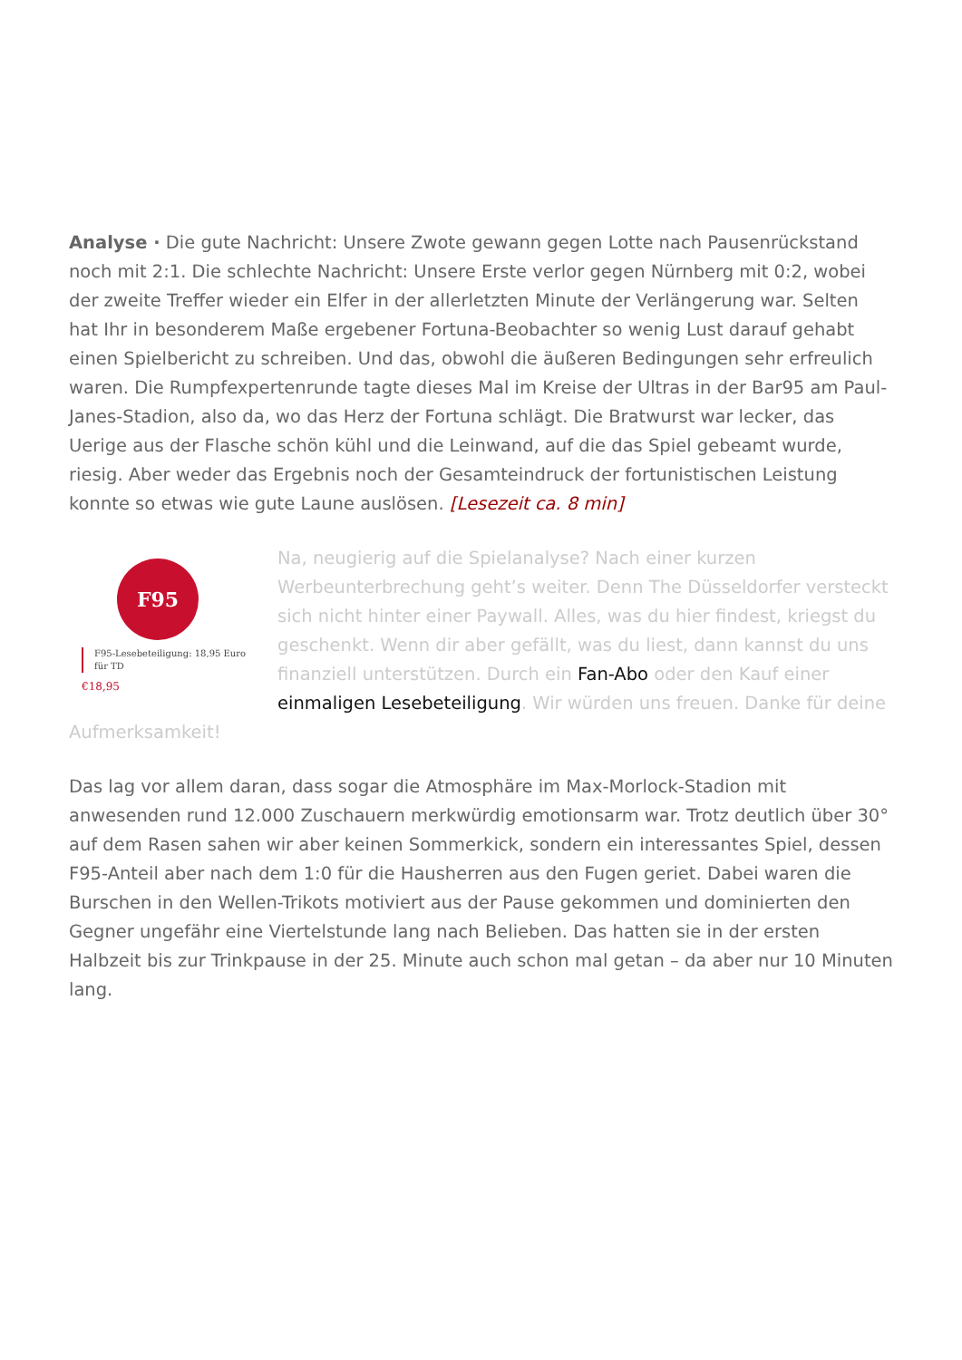Analyse · Die gute Nachricht: Unsere Zwote gewann gegen Lotte nach Pausenrückstand noch mit 2:1. Die schlechte Nachricht: Unsere Erste verlor gegen Nürnberg mit 0:2, wobei der zweite Treffer wieder ein Elfer in der allerletzten Minute der Verlängerung war. Selten hat Ihr in besonderem Maße ergebener Fortuna-Beobachter so wenig Lust darauf gehabt einen Spielbericht zu schreiben. Und das, obwohl die äußeren Bedingungen sehr erfreulich waren. Die Rumpfexpertenrunde tagte dieses Mal im Kreise der Ultras in der Bar95 am Paul-Janes-Stadion, also da, wo das Herz der Fortuna schlägt. Die Bratwurst war lecker, das Uerige aus der Flasche schön kühl und die Leinwand, auf die das Spiel gebeamt wurde, riesig. Aber weder das Ergebnis noch der Gesamteindruck der fortunistischen Leistung konnte so etwas wie gute Laune auslösen. [Lesezeit ca. 8 min]
F95
F95-Lesebeteiligung: 18,95 Euro für TD
€18,95
Na, neugierig auf die Spielanalyse? Nach einer kurzen Werbeunterbrechung geht’s weiter. Denn The Düsseldorfer versteckt sich nicht hinter einer Paywall. Alles, was du hier findest, kriegst du geschenkt. Wenn dir aber gefällt, was du liest, dann kannst du uns finanziell unterstützen. Durch ein Fan-Abo oder den Kauf einer einmaligen Lesebeteiligung. Wir würden uns freuen. Danke für deine Aufmerksamkeit!
Das lag vor allem daran, dass sogar die Atmosphäre im Max-Morlock-Stadion mit anwesenden rund 12.000 Zuschauern merkwürdig emotionsarm war. Trotz deutlich über 30° auf dem Rasen sahen wir aber keinen Sommerkick, sondern ein interessantes Spiel, dessen F95-Anteil aber nach dem 1:0 für die Hausherren aus den Fugen geriet. Dabei waren die Burschen in den Wellen-Trikots motiviert aus der Pause gekommen und dominierten den Gegner ungefähr eine Viertelstunde lang nach Belieben. Das hatten sie in der ersten Halbzeit bis zur Trinkpause in der 25. Minute auch schon mal getan – da aber nur 10 Minuten lang.